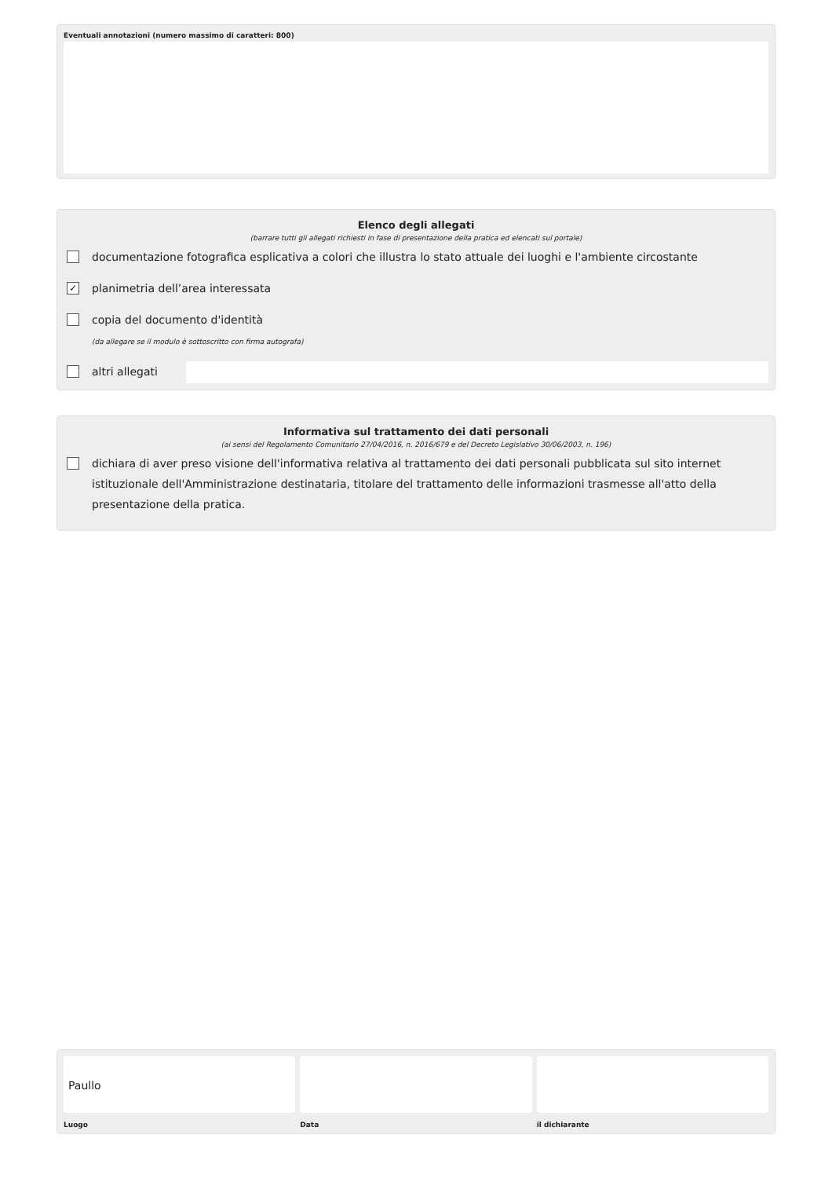Eventuali annotazioni (numero massimo di caratteri: 800)
Elenco degli allegati
(barrare tutti gli allegati richiesti in fase di presentazione della pratica ed elencati sul portale)
documentazione fotografica esplicativa a colori che illustra lo stato attuale dei luoghi e l'ambiente circostante
✓ planimetria dell’area interessata
copia del documento d'identità
(da allegare se il modulo è sottoscritto con firma autografa)
altri allegati
Informativa sul trattamento dei dati personali
(ai sensi del Regolamento Comunitario 27/04/2016, n. 2016/679 e del Decreto Legislativo 30/06/2003, n. 196)
dichiara di aver preso visione dell'informativa relativa al trattamento dei dati personali pubblicata sul sito internet istituzionale dell'Amministrazione destinataria, titolare del trattamento delle informazioni trasmesse all'atto della presentazione della pratica.
Paullo
Luogo
Data il dichiarante